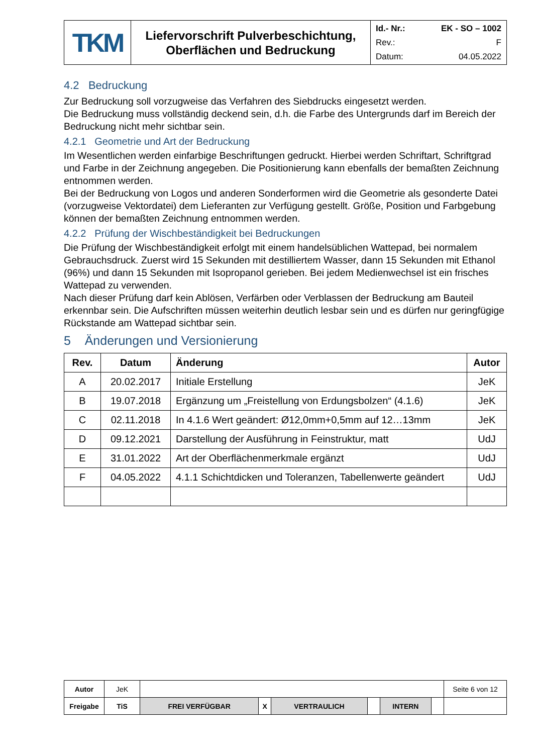| TKM | Liefervorschrift Pulverbeschichtung, Oberflächen und Bedruckung | Id.- Nr.: EK - SO – 1002 Rev.: F Datum: 04.05.2022 |
4.2 Bedruckung
Zur Bedruckung soll vorzugweise das Verfahren des Siebdrucks eingesetzt werden.
Die Bedruckung muss vollständig deckend sein, d.h. die Farbe des Untergrunds darf im Bereich der Bedruckung nicht mehr sichtbar sein.
4.2.1 Geometrie und Art der Bedruckung
Im Wesentlichen werden einfarbige Beschriftungen gedruckt. Hierbei werden Schriftart, Schriftgrad und Farbe in der Zeichnung angegeben. Die Positionierung kann ebenfalls der bemaßten Zeichnung entnommen werden.
Bei der Bedruckung von Logos und anderen Sonderformen wird die Geometrie als gesonderte Datei (vorzugweise Vektordatei) dem Lieferanten zur Verfügung gestellt. Größe, Position und Farbgebung können der bemaßten Zeichnung entnommen werden.
4.2.2 Prüfung der Wischbeständigkeit bei Bedruckungen
Die Prüfung der Wischbeständigkeit erfolgt mit einem handelsüblichen Wattepad, bei normalem Gebrauchsdruck. Zuerst wird 15 Sekunden mit destilliertem Wasser, dann 15 Sekunden mit Ethanol (96%) und dann 15 Sekunden mit Isopropanol gerieben. Bei jedem Medienwechsel ist ein frisches Wattepad zu verwenden.
Nach dieser Prüfung darf kein Ablösen, Verfärben oder Verblassen der Bedruckung am Bauteil erkennbar sein. Die Aufschriften müssen weiterhin deutlich lesbar sein und es dürfen nur geringfügige Rückstande am Wattepad sichtbar sein.
5 Änderungen und Versionierung
| Rev. | Datum | Änderung | Autor |
| --- | --- | --- | --- |
| A | 20.02.2017 | Initiale Erstellung | JeK |
| B | 19.07.2018 | Ergänzung um „Freistellung von Erdungsbolzen“ (4.1.6) | JeK |
| C | 02.11.2018 | In 4.1.6 Wert geändert: Ø12,0mm+0,5mm auf 12…13mm | JeK |
| D | 09.12.2021 | Darstellung der Ausführung in Feinstruktur, matt | UdJ |
| E | 31.01.2022 | Art der Oberflächenmerkmale ergänzt | UdJ |
| F | 04.05.2022 | 4.1.1 Schichtdicken und Toleranzen, Tabellenwerte geändert | UdJ |
| Autor | JeK | | | | | | | Seite 6 von 12 |
| Freigabe | TiS | FREI VERFÜGBAR | X | VERTRAULICH | | INTERN | | |